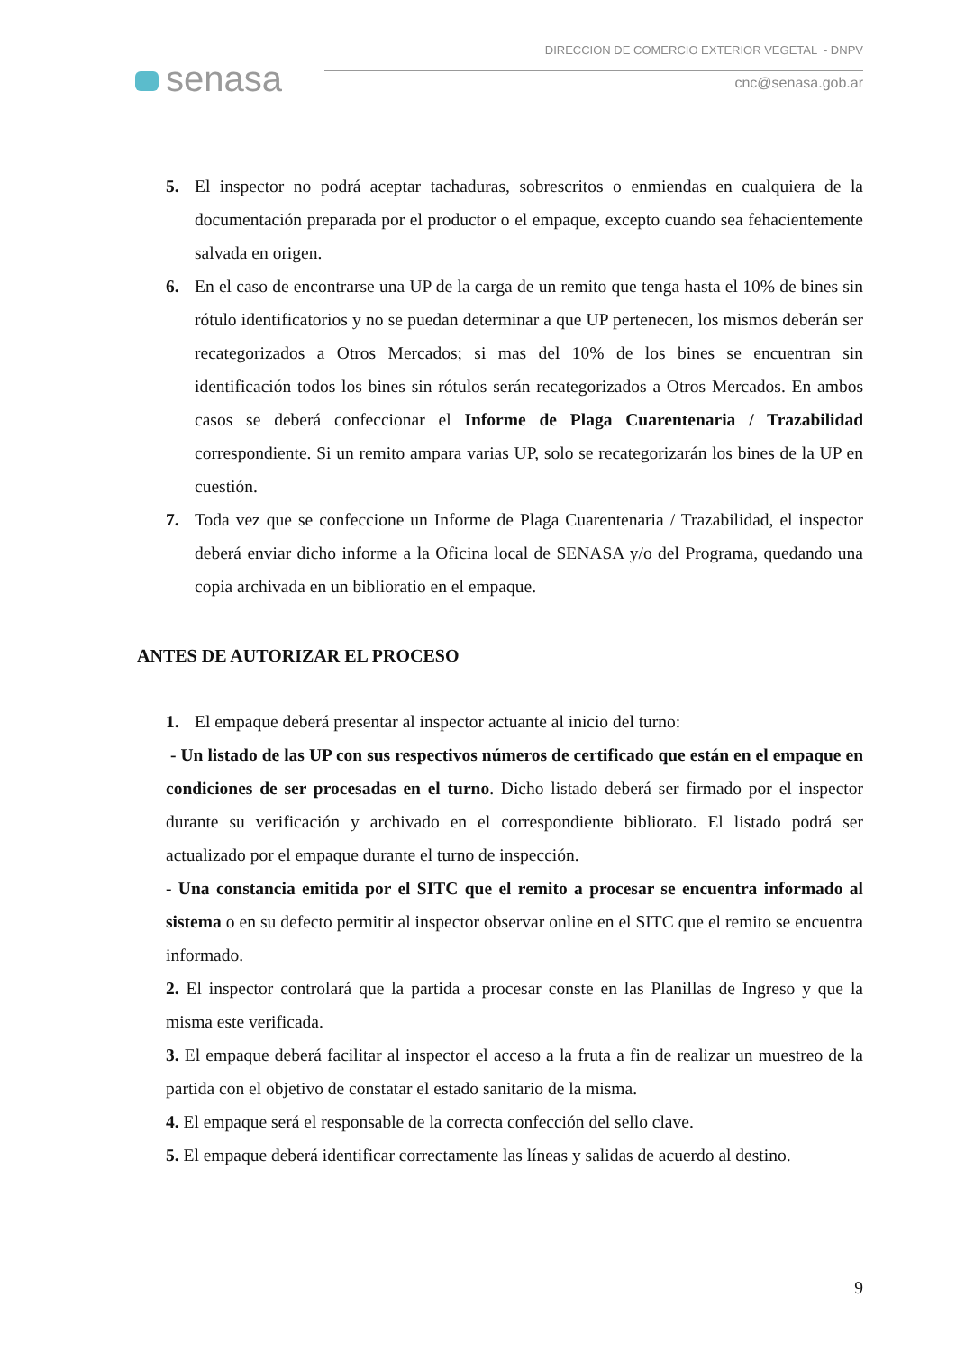senasa
DIRECCION DE COMERCIO EXTERIOR VEGETAL - DNPV
cnc@senasa.gob.ar
5. El inspector no podrá aceptar tachaduras, sobrescritos o enmiendas en cualquiera de la documentación preparada por el productor o el empaque, excepto cuando sea fehacientemente salvada en origen.
6. En el caso de encontrarse una UP de la carga de un remito que tenga hasta el 10% de bines sin rótulo identificatorios y no se puedan determinar a que UP pertenecen, los mismos deberán ser recategorizados a Otros Mercados; si mas del 10% de los bines se encuentran sin identificación todos los bines sin rótulos serán recategorizados a Otros Mercados. En ambos casos se deberá confeccionar el Informe de Plaga Cuarentenaria / Trazabilidad correspondiente. Si un remito ampara varias UP, solo se recategorizarán los bines de la UP en cuestión.
7. Toda vez que se confeccione un Informe de Plaga Cuarentenaria / Trazabilidad, el inspector deberá enviar dicho informe a la Oficina local de SENASA y/o del Programa, quedando una copia archivada en un biblioratio en el empaque.
ANTES DE AUTORIZAR EL PROCESO
1. El empaque deberá presentar al inspector actuante al inicio del turno:
- Un listado de las UP con sus respectivos números de certificado que están en el empaque en condiciones de ser procesadas en el turno. Dicho listado deberá ser firmado por el inspector durante su verificación y archivado en el correspondiente bibliorato. El listado podrá ser actualizado por el empaque durante el turno de inspección.
- Una constancia emitida por el SITC que el remito a procesar se encuentra informado al sistema o en su defecto permitir al inspector observar online en el SITC que el remito se encuentra informado.
2. El inspector controlará que la partida a procesar conste en las Planillas de Ingreso y que la misma este verificada.
3. El empaque deberá facilitar al inspector el acceso a la fruta a fin de realizar un muestreo de la partida con el objetivo de constatar el estado sanitario de la misma.
4. El empaque será el responsable de la correcta confección del sello clave.
5. El empaque deberá identificar correctamente las líneas y salidas de acuerdo al destino.
9